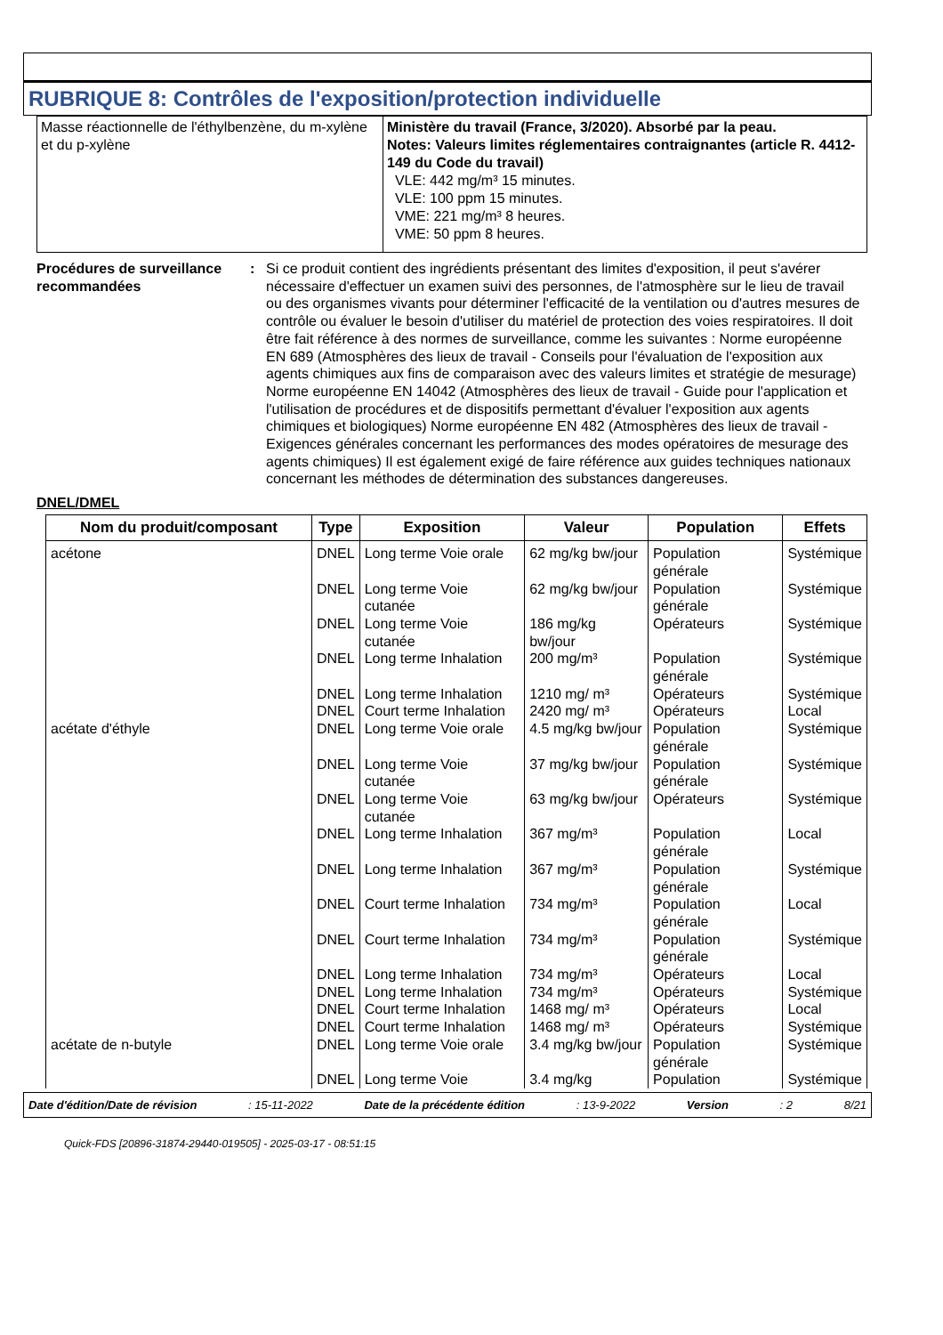RUBRIQUE 8: Contrôles de l'exposition/protection individuelle
| Masse réactionnelle de l'éthylbenzène, du m-xylène et du p-xylène | Ministère du travail (France, 3/2020). Absorbé par la peau. Notes: Valeurs limites réglementaires contraignantes (article R. 4412-149 du Code du travail) VLE: 442 mg/m³ 15 minutes. VLE: 100 ppm 15 minutes. VME: 221 mg/m³ 8 heures. VME: 50 ppm 8 heures. |
Procédures de surveillance recommandées
: Si ce produit contient des ingrédients présentant des limites d'exposition, il peut s'avérer nécessaire d'effectuer un examen suivi des personnes, de l'atmosphère sur le lieu de travail ou des organismes vivants pour déterminer l'efficacité de la ventilation ou d'autres mesures de contrôle ou évaluer le besoin d'utiliser du matériel de protection des voies respiratoires. Il doit être fait référence à des normes de surveillance, comme les suivantes : Norme européenne EN 689 (Atmosphères des lieux de travail - Conseils pour l'évaluation de l'exposition aux agents chimiques aux fins de comparaison avec des valeurs limites et stratégie de mesurage) Norme européenne EN 14042 (Atmosphères des lieux de travail - Guide pour l'application et l'utilisation de procédures et de dispositifs permettant d'évaluer l'exposition aux agents chimiques et biologiques) Norme européenne EN 482 (Atmosphères des lieux de travail - Exigences générales concernant les performances des modes opératoires de mesurage des agents chimiques) Il est également exigé de faire référence aux guides techniques nationaux concernant les méthodes de détermination des substances dangereuses.
DNEL/DMEL
| Nom du produit/composant | Type | Exposition | Valeur | Population | Effets |
| --- | --- | --- | --- | --- | --- |
| acétone | DNEL | Long terme Voie orale | 62 mg/kg bw/jour | Population générale | Systémique |
| | DNEL | Long terme Voie cutanée | 62 mg/kg bw/jour | Population générale | Systémique |
| | DNEL | Long terme Voie cutanée | 186 mg/kg bw/jour | Opérateurs | Systémique |
| | DNEL | Long terme Inhalation | 200 mg/m³ | Population générale | Systémique |
| | DNEL | Long terme Inhalation | 1210 mg/ m³ | Opérateurs | Systémique |
| | DNEL | Court terme Inhalation | 2420 mg/ m³ | Opérateurs | Local |
| acétate d'éthyle | DNEL | Long terme Voie orale | 4.5 mg/kg bw/jour | Population générale | Systémique |
| | DNEL | Long terme Voie cutanée | 37 mg/kg bw/jour | Population générale | Systémique |
| | DNEL | Long terme Voie cutanée | 63 mg/kg bw/jour | Opérateurs | Systémique |
| | DNEL | Long terme Inhalation | 367 mg/m³ | Population générale | Local |
| | DNEL | Long terme Inhalation | 367 mg/m³ | Population générale | Systémique |
| | DNEL | Court terme Inhalation | 734 mg/m³ | Population générale | Local |
| | DNEL | Court terme Inhalation | 734 mg/m³ | Population générale | Systémique |
| | DNEL | Long terme Inhalation | 734 mg/m³ | Opérateurs | Local |
| | DNEL | Long terme Inhalation | 734 mg/m³ | Opérateurs | Systémique |
| | DNEL | Court terme Inhalation | 1468 mg/ m³ | Opérateurs | Local |
| | DNEL | Court terme Inhalation | 1468 mg/ m³ | Opérateurs | Systémique |
| acétate de n-butyle | DNEL | Long terme Voie orale | 3.4 mg/kg bw/jour | Population générale | Systémique |
| | DNEL | Long terme Voie | 3.4 mg/kg | Population | Systémique |
Date d'édition/Date de révision: 15-11-2022 Date de la précédente édition: 13-9-2022 Version: 2 8/21
Quick-FDS [20896-31874-29440-019505] - 2025-03-17 - 08:51:15